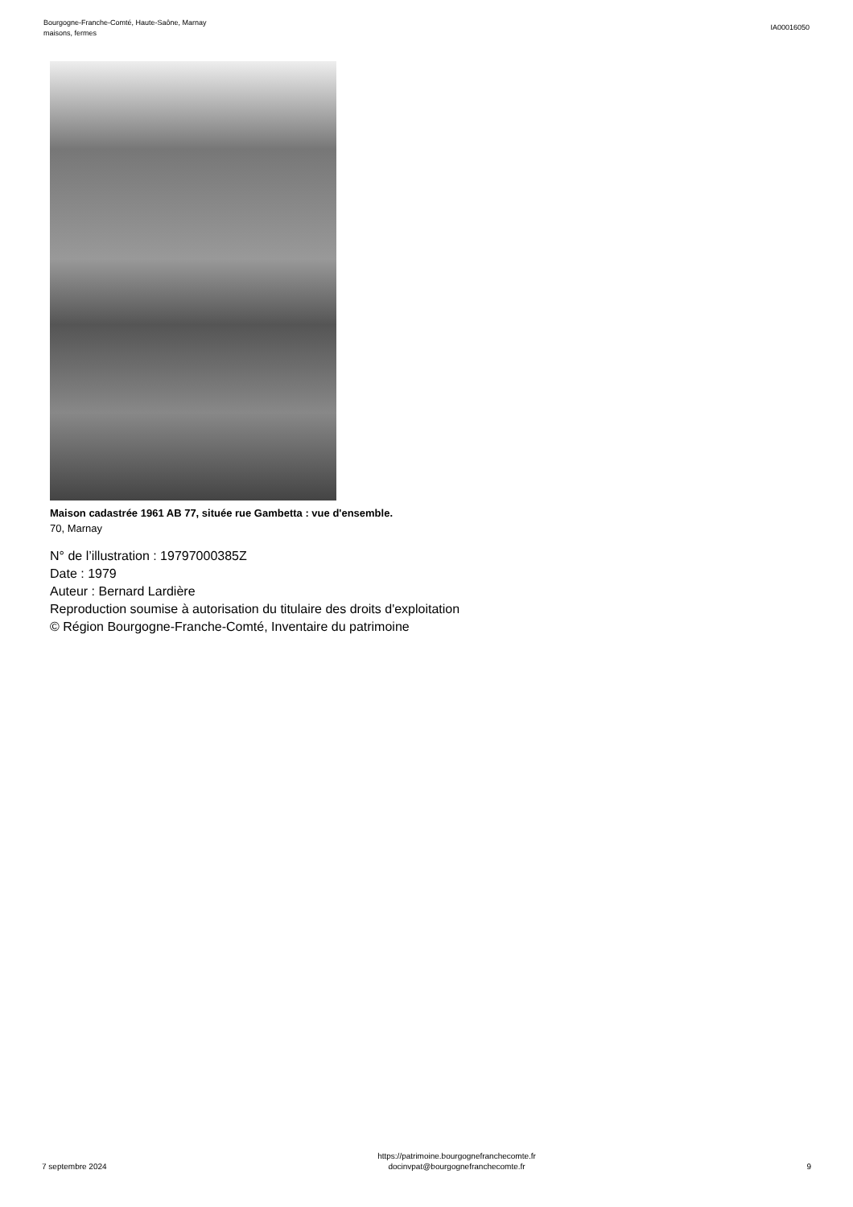Bourgogne-Franche-Comté, Haute-Saône, Marnay
maisons, fermes
IA00016050
Maison cadastrée 1961 AB 77, située rue Gambetta : vue d'ensemble.
70, Marnay
N° de l’illustration : 19797000385Z
Date : 1979
Auteur : Bernard Lardière
Reproduction soumise à autorisation du titulaire des droits d'exploitation
© Région Bourgogne-Franche-Comté, Inventaire du patrimoine
7 septembre 2024
https://patrimoine.bourgognefranchecomte.fr
docinvpat@bourgognefranchecomte.fr
9